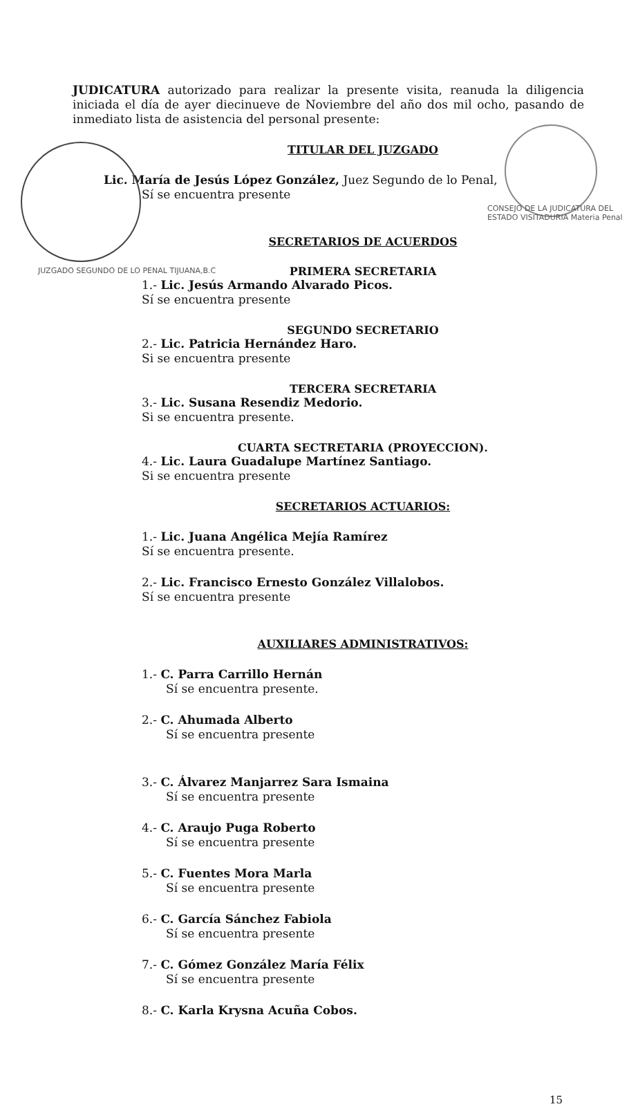JUDICATURA autorizado para realizar la presente visita, reanuda la diligencia iniciada el día de ayer diecinueve de Noviembre del año dos mil ocho, pasando de inmediato lista de asistencia del personal presente:
CONSEJO DE LA JUDICATURA DEL ESTADO VISITADURIA Materia Penal
TITULAR DEL JUZGADO
JUZGADO SEGUNDO DE LO PENAL TIJUANA,B.C
Lic. María de Jesús López González, Juez Segundo de lo Penal,
Sí se encuentra presente
SECRETARIOS DE ACUERDOS
PRIMERA SECRETARIA
1.- Lic. Jesús Armando Alvarado Picos.
Sí se encuentra presente
SEGUNDO SECRETARIO
2.- Lic. Patricia Hernández Haro.
Si se encuentra presente
TERCERA SECRETARIA
3.- Lic. Susana Resendiz Medorio.
Si se encuentra presente.
CUARTA SECTRETARIA (PROYECCION).
4.- Lic. Laura Guadalupe Martínez Santiago.
Si se encuentra presente
SECRETARIOS ACTUARIOS:
1.- Lic. Juana Angélica Mejía Ramírez
Sí se encuentra presente.
2.- Lic. Francisco Ernesto González Villalobos.
Sí se encuentra presente
AUXILIARES ADMINISTRATIVOS:
1.- C. Parra Carrillo Hernán
Sí se encuentra presente.
2.- C. Ahumada Alberto
Sí se encuentra presente
3.- C. Álvarez Manjarrez Sara Ismaina
Sí se encuentra presente
4.- C. Araujo Puga Roberto
Sí se encuentra presente
5.- C. Fuentes Mora Marla
Sí se encuentra presente
6.- C. García Sánchez Fabiola
Sí se encuentra presente
7.- C. Gómez González María Félix
Sí se encuentra presente
8.- C. Karla Krysna Acuña Cobos.
15